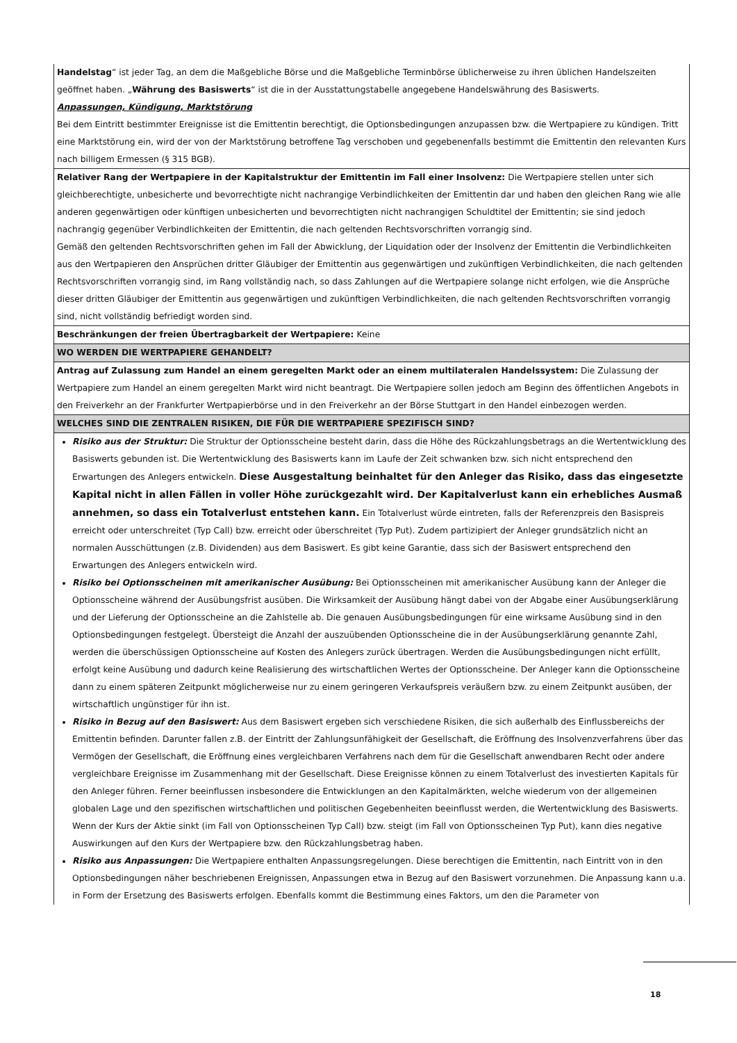| Handelstag “ ist jeder Tag, an dem die Maßgebliche Börse und die Maßgebliche Terminbörse üblicherweise zu ihren üblichen Handelszeiten geöffnet haben. „ Währung des Basiswerts “ ist die in der Ausstattungstabelle angegebene Handelswährung des Basiswerts. Anpassungen, Kündigung, Marktstörung Bei dem Eintritt bestimmter Ereignisse ist die Emittentin berechtigt, die Optionsbedingungen anzupassen bzw. die Wertpapiere zu kündigen. Tritt eine Marktstörung ein, wird der von der Marktstörung betroffene Tag verschoben und gegebenenfalls bestimmt die Emittentin den relevanten Kurs nach billigem Ermessen (§ 315 BGB). |
| Relativer Rang der Wertpapiere in der Kapitalstruktur der Emittentin im Fall einer Insolvenz: Die Wertpapiere stellen unter sich gleichberechtigte, unbesicherte und bevorrechtigte nicht nachrangige Verbindlichkeiten der Emittentin dar und haben den gleichen Rang wie alle anderen gegenwärtigen oder künftigen unbesicherten und bevorrechtigten nicht nachrangigen Schuldtitel der Emittentin; sie sind jedoch nachrangig gegenüber Verbindlichkeiten der Emittentin, die nach geltenden Rechtsvorschriften vorrangig sind. Gemäß den geltenden Rechtsvorschriften gehen im Fall der Abwicklung, der Liquidation oder der Insolvenz der Emittentin die Verbindlichkeiten aus den Wertpapieren den Ansprüchen dritter Gläubiger der Emittentin aus gegenwärtigen und zukünftigen Verbindlichkeiten, die nach geltenden Rechtsvorschriften vorrangig sind, im Rang vollständig nach, so dass Zahlungen auf die Wertpapiere solange nicht erfolgen, wie die Ansprüche dieser dritten Gläubiger der Emittentin aus gegenwärtigen und zukünftigen Verbindlichkeiten, die nach geltenden Rechtsvorschriften vorrangig sind, nicht vollständig befriedigt worden sind. |
| Beschränkungen der freien Übertragbarkeit der Wertpapiere: Keine |
| WO WERDEN DIE WERTPAPIERE GEHANDELT? |
| Antrag auf Zulassung zum Handel an einem geregelten Markt oder an einem multilateralen Handelssystem: Die Zulassung der Wertpapiere zum Handel an einem geregelten Markt wird nicht beantragt. Die Wertpapiere sollen jedoch am Beginn des öffentlichen Angebots in den Freiverkehr an der Frankfurter Wertpapierbörse und in den Freiverkehr an der Börse Stuttgart in den Handel einbezogen werden. |
| WELCHES SIND DIE ZENTRALEN RISIKEN, DIE FÜR DIE WERTPAPIERE SPEZIFISCH SIND? |
| Risiko aus der Struktur: Die Struktur der Optionsscheine besteht darin, dass die Höhe des Rückzahlungsbetrags an die Wertentwicklung des Basiswerts gebunden ist. Die Wertentwicklung des Basiswerts kann im Laufe der Zeit schwanken bzw. sich nicht entsprechend den Erwartungen des Anlegers entwickeln. Diese Ausgestaltung beinhaltet für den Anleger das Risiko, dass das eingesetzte Kapital nicht in allen Fällen in voller Höhe zurückgezahlt wird. Der Kapitalverlust kann ein erhebliches Ausmaß annehmen, so dass ein Totalverlust entstehen kann. Ein Totalverlust würde eintreten, falls der Referenzpreis den Basispreis erreicht oder unterschreitet (Typ Call) bzw. erreicht oder überschreitet (Typ Put). Zudem partizipiert der Anleger grundsätzlich nicht an normalen Ausschüttungen (z.B. Dividenden) aus dem Basiswert. Es gibt keine Garantie, dass sich der Basiswert entsprechend den Erwartungen des Anlegers entwickeln wird. Risiko bei Optionsscheinen mit amerikanischer Ausübung: Bei Optionsscheinen mit amerikanischer Ausübung kann der Anleger die Optionsscheine während der Ausübungsfrist ausüben. Die Wirksamkeit der Ausübung hängt dabei von der Abgabe einer Ausübungserklärung und der Lieferung der Optionsscheine an die Zahlstelle ab. Die genauen Ausübungsbedingungen für eine wirksame Ausübung sind in den Optionsbedingungen festgelegt. Übersteigt die Anzahl der auszuübenden Optionsscheine die in der Ausübungserklärung genannte Zahl, werden die überschüssigen Optionsscheine auf Kosten des Anlegers zurück übertragen. Werden die Ausübungsbedingungen nicht erfüllt, erfolgt keine Ausübung und dadurch keine Realisierung des wirtschaftlichen Wertes der Optionsscheine. Der Anleger kann die Optionsscheine dann zu einem späteren Zeitpunkt möglicherweise nur zu einem geringeren Verkaufspreis veräußern bzw. zu einem Zeitpunkt ausüben, der wirtschaftlich ungünstiger für ihn ist. Risiko in Bezug auf den Basiswert: Aus dem Basiswert ergeben sich verschiedene Risiken, die sich außerhalb des Einflussbereichs der Emittentin befinden. Darunter fallen z.B. der Eintritt der Zahlungsunfähigkeit der Gesellschaft, die Eröffnung des Insolvenzverfahrens über das Vermögen der Gesellschaft, die Eröffnung eines vergleichbaren Verfahrens nach dem für die Gesellschaft anwendbaren Recht oder andere vergleichbare Ereignisse im Zusammenhang mit der Gesellschaft. Diese Ereignisse können zu einem Totalverlust des investierten Kapitals für den Anleger führen. Ferner beeinflussen insbesondere die Entwicklungen an den Kapitalmärkten, welche wiederum von der allgemeinen globalen Lage und den spezifischen wirtschaftlichen und politischen Gegebenheiten beeinflusst werden, die Wertentwicklung des Basiswerts. Wenn der Kurs der Aktie sinkt (im Fall von Optionsscheinen Typ Call) bzw. steigt (im Fall von Optionsscheinen Typ Put), kann dies negative Auswirkungen auf den Kurs der Wertpapiere bzw. den Rückzahlungsbetrag haben. Risiko aus Anpassungen: Die Wertpapiere enthalten Anpassungsregelungen. Diese berechtigen die Emittentin, nach Eintritt von in den Optionsbedingungen näher beschriebenen Ereignissen, Anpassungen etwa in Bezug auf den Basiswert vorzunehmen. Die Anpassung kann u.a. in Form der Ersetzung des Basiswerts erfolgen. Ebenfalls kommt die Bestimmung eines Faktors, um den die Parameter von |
18